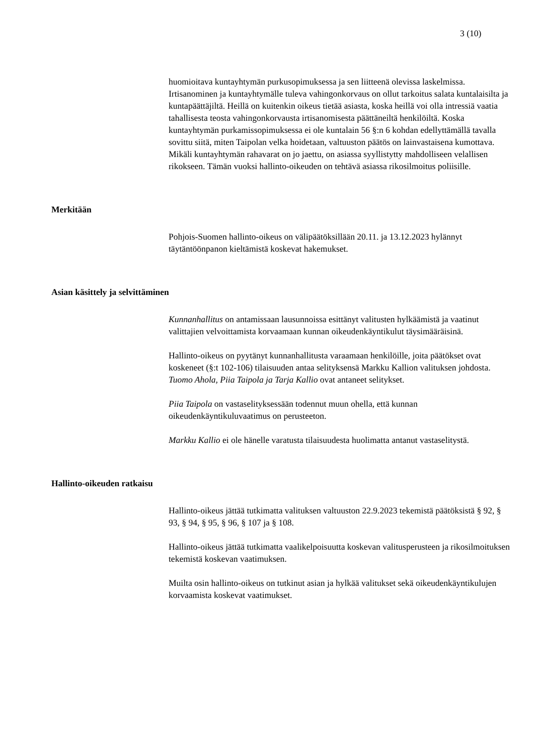3 (10)
huomioitava kuntayhtymän purkusopimuksessa ja sen liitteenä olevissa laskelmissa. Irtisanominen ja kuntayhtymälle tuleva vahingonkorvaus on ollut tarkoitus salata kuntalaisilta ja kuntapäättäjiltä. Heillä on kuitenkin oikeus tietää asiasta, koska heillä voi olla intressiä vaatia tahallisesta teosta vahingonkorvausta irtisanomisesta päättäneiltä henkilöiltä. Koska kuntayhtymän purkamissopimuksessa ei ole kuntalain 56 §:n 6 kohdan edellyttämällä tavalla sovittu siitä, miten Taipolan velka hoidetaan, valtuuston päätös on lainvastaisena kumottava. Mikäli kuntayhtymän rahavarat on jo jaettu, on asiassa syyllistytty mahdolliseen velallisen rikokseen. Tämän vuoksi hallinto-oikeuden on tehtävä asiassa rikosilmoitus poliisille.
Merkitään
Pohjois-Suomen hallinto-oikeus on välipäätöksillään 20.11. ja 13.12.2023 hylännyt täytäntöönpanon kieltämistä koskevat hakemukset.
Asian käsittely ja selvittäminen
Kunnanhallitus on antamissaan lausunnoissa esittänyt valitusten hylkäämistä ja vaatinut valittajien velvoittamista korvaamaan kunnan oikeudenkäyntikulut täysimääräisinä.
Hallinto-oikeus on pyytänyt kunnanhallitusta varaamaan henkilöille, joita päätökset ovat koskeneet (§:t 102-106) tilaisuuden antaa selityksensä Markku Kallion valituksen johdosta. Tuomo Ahola, Piia Taipola ja Tarja Kallio ovat antaneet selitykset.
Piia Taipola on vastaselityksessään todennut muun ohella, että kunnan oikeudenkäyntikuluvaatimus on perusteeton.
Markku Kallio ei ole hänelle varatusta tilaisuudesta huolimatta antanut vastaselitystä.
Hallinto-oikeuden ratkaisu
Hallinto-oikeus jättää tutkimatta valituksen valtuuston 22.9.2023 tekemistä päätöksistä § 92, § 93, § 94, § 95, § 96, § 107 ja § 108.
Hallinto-oikeus jättää tutkimatta vaalikelpoisuutta koskevan valitusperusteen ja rikosilmoituksen tekemistä koskevan vaatimuksen.
Muilta osin hallinto-oikeus on tutkinut asian ja hylkää valitukset sekä oikeudenkäyntikulujen korvaamista koskevat vaatimukset.